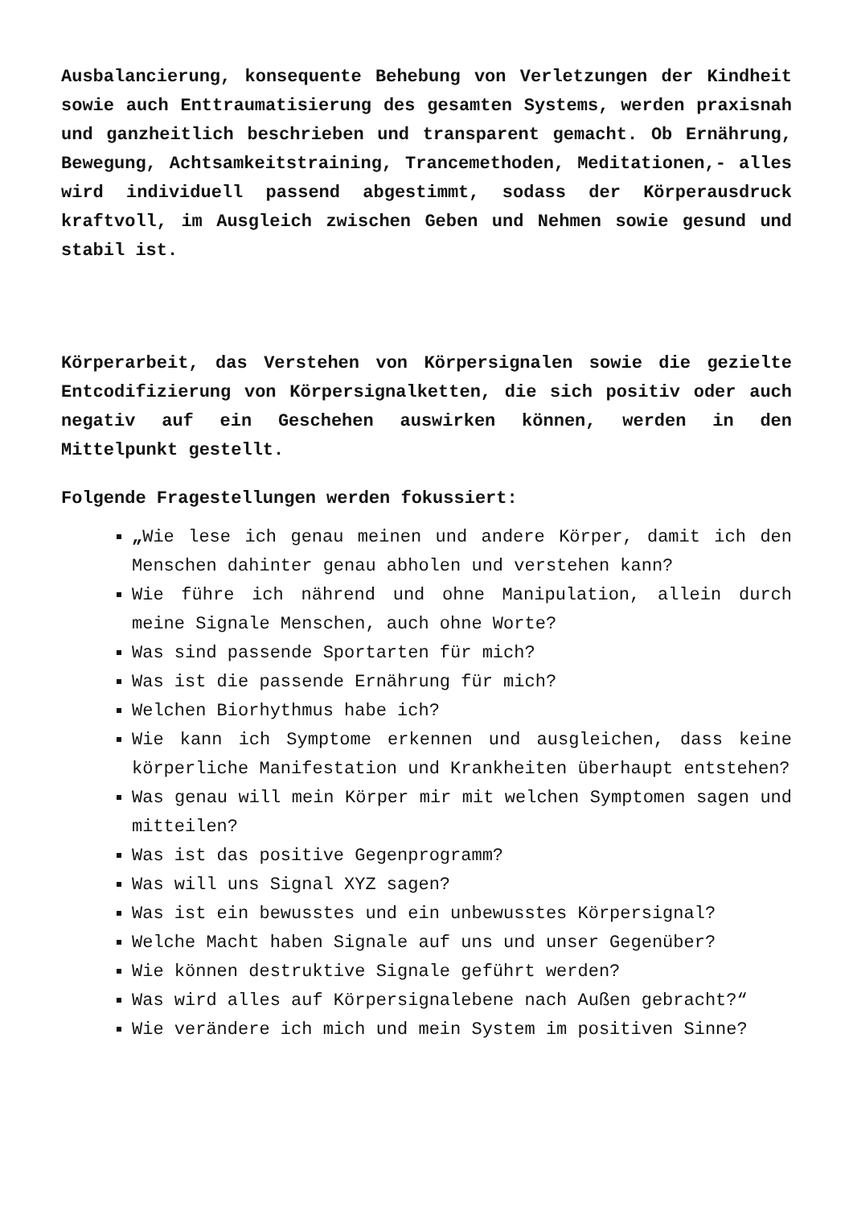Ausbalancierung, konsequente Behebung von Verletzungen der Kindheit sowie auch Enttraumatisierung des gesamten Systems, werden praxisnah und ganzheitlich beschrieben und transparent gemacht. Ob Ernährung, Bewegung, Achtsamkeitstraining, Trancemethoden, Meditationen,- alles wird individuell passend abgestimmt, sodass der Körperausdruck kraftvoll, im Ausgleich zwischen Geben und Nehmen sowie gesund und stabil ist.
Körperarbeit, das Verstehen von Körpersignalen sowie die gezielte Entcodifizierung von Körpersignalketten, die sich positiv oder auch negativ auf ein Geschehen auswirken können, werden in den Mittelpunkt gestellt.
Folgende Fragestellungen werden fokussiert:
„Wie lese ich genau meinen und andere Körper, damit ich den Menschen dahinter genau abholen und verstehen kann?
Wie führe ich nährend und ohne Manipulation, allein durch meine Signale Menschen, auch ohne Worte?
Was sind passende Sportarten für mich?
Was ist die passende Ernährung für mich?
Welchen Biorhythmus habe ich?
Wie kann ich Symptome erkennen und ausgleichen, dass keine körperliche Manifestation und Krankheiten überhaupt entstehen?
Was genau will mein Körper mir mit welchen Symptomen sagen und mitteilen?
Was ist das positive Gegenprogramm?
Was will uns Signal XYZ sagen?
Was ist ein bewusstes und ein unbewusstes Körpersignal?
Welche Macht haben Signale auf uns und unser Gegenüber?
Wie können destruktive Signale geführt werden?
Was wird alles auf Körpersignalebene nach Außen gebracht?“
Wie verändere ich mich und mein System im positiven Sinne?